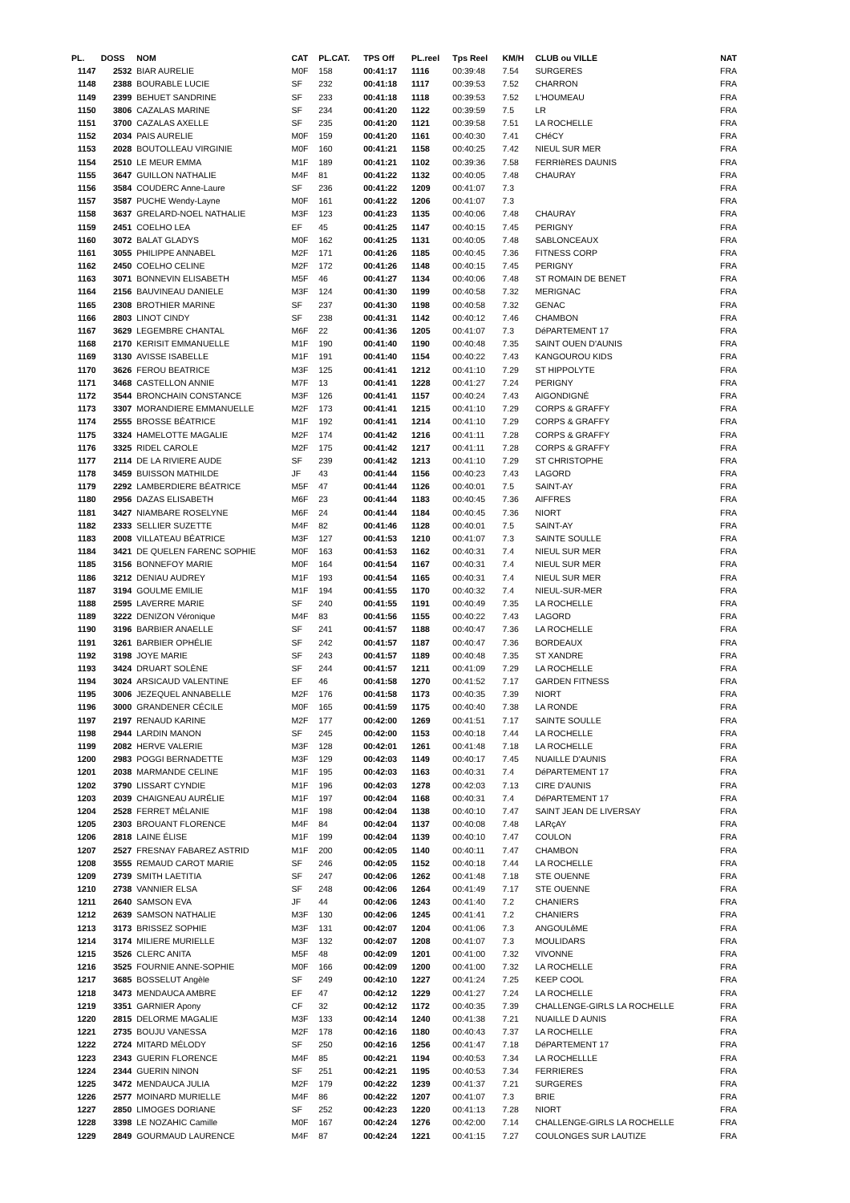| PL. | DOSS | NOM | CAT | PL.CAT. | TPS Off | PL.reel | Tps Reel | KM/H | CLUB ou VILLE | NAT |
| --- | --- | --- | --- | --- | --- | --- | --- | --- | --- | --- |
| 1147 | 2532 | BIAR AURELIE | M0F | 158 | 00:41:17 | 1116 | 00:39:48 | 7.54 | SURGERES | FRA |
| 1148 | 2388 | BOURABLE LUCIE | SF | 232 | 00:41:18 | 1117 | 00:39:53 | 7.52 | CHARRON | FRA |
| 1149 | 2399 | BEHUET SANDRINE | SF | 233 | 00:41:18 | 1118 | 00:39:53 | 7.52 | L'HOUMEAU | FRA |
| 1150 | 3806 | CAZALAS MARINE | SF | 234 | 00:41:20 | 1122 | 00:39:59 | 7.5 | LR | FRA |
| 1151 | 3700 | CAZALAS AXELLE | SF | 235 | 00:41:20 | 1121 | 00:39:58 | 7.51 | LA ROCHELLE | FRA |
| 1152 | 2034 | PAIS AURELIE | M0F | 159 | 00:41:20 | 1161 | 00:40:30 | 7.41 | CHéCY | FRA |
| 1153 | 2028 | BOUTOLLEAU VIRGINIE | M0F | 160 | 00:41:21 | 1158 | 00:40:25 | 7.42 | NIEUL SUR MER | FRA |
| 1154 | 2510 | LE MEUR EMMA | M1F | 189 | 00:41:21 | 1102 | 00:39:36 | 7.58 | FERRIèRES DAUNIS | FRA |
| 1155 | 3647 | GUILLON NATHALIE | M4F | 81 | 00:41:22 | 1132 | 00:40:05 | 7.48 | CHAURAY | FRA |
| 1156 | 3584 | COUDERC Anne-Laure | SF | 236 | 00:41:22 | 1209 | 00:41:07 | 7.3 | | FRA |
| 1157 | 3587 | PUCHE Wendy-Layne | M0F | 161 | 00:41:22 | 1206 | 00:41:07 | 7.3 | | FRA |
| 1158 | 3637 | GRELARD-NOEL NATHALIE | M3F | 123 | 00:41:23 | 1135 | 00:40:06 | 7.48 | CHAURAY | FRA |
| 1159 | 2451 | COELHO LEA | EF | 45 | 00:41:25 | 1147 | 00:40:15 | 7.45 | PERIGNY | FRA |
| 1160 | 3072 | BALAT GLADYS | M0F | 162 | 00:41:25 | 1131 | 00:40:05 | 7.48 | SABLONCEAUX | FRA |
| 1161 | 3055 | PHILIPPE ANNABEL | M2F | 171 | 00:41:26 | 1185 | 00:40:45 | 7.36 | FITNESS CORP | FRA |
| 1162 | 2450 | COELHO CELINE | M2F | 172 | 00:41:26 | 1148 | 00:40:15 | 7.45 | PERIGNY | FRA |
| 1163 | 3071 | BONNEVIN ELISABETH | M5F | 46 | 00:41:27 | 1134 | 00:40:06 | 7.48 | ST ROMAIN DE BENET | FRA |
| 1164 | 2156 | BAUVINEAU DANIELE | M3F | 124 | 00:41:30 | 1199 | 00:40:58 | 7.32 | MERIGNAC | FRA |
| 1165 | 2308 | BROTHIER MARINE | SF | 237 | 00:41:30 | 1198 | 00:40:58 | 7.32 | GENAC | FRA |
| 1166 | 2803 | LINOT CINDY | SF | 238 | 00:41:31 | 1142 | 00:40:12 | 7.46 | CHAMBON | FRA |
| 1167 | 3629 | LEGEMBRE CHANTAL | M6F | 22 | 00:41:36 | 1205 | 00:41:07 | 7.3 | DéPARTEMENT 17 | FRA |
| 1168 | 2170 | KERISIT EMMANUELLE | M1F | 190 | 00:41:40 | 1190 | 00:40:48 | 7.35 | SAINT OUEN D'AUNIS | FRA |
| 1169 | 3130 | AVISSE ISABELLE | M1F | 191 | 00:41:40 | 1154 | 00:40:22 | 7.43 | KANGOUROU KIDS | FRA |
| 1170 | 3626 | FEROU BEATRICE | M3F | 125 | 00:41:41 | 1212 | 00:41:10 | 7.29 | ST HIPPOLYTE | FRA |
| 1171 | 3468 | CASTELLON ANNIE | M7F | 13 | 00:41:41 | 1228 | 00:41:27 | 7.24 | PERIGNY | FRA |
| 1172 | 3544 | BRONCHAIN CONSTANCE | M3F | 126 | 00:41:41 | 1157 | 00:40:24 | 7.43 | AIGONDIGNÉ | FRA |
| 1173 | 3307 | MORANDIERE EMMANUELLE | M2F | 173 | 00:41:41 | 1215 | 00:41:10 | 7.29 | CORPS & GRAFFY | FRA |
| 1174 | 2555 | BROSSE BÉATRICE | M1F | 192 | 00:41:41 | 1214 | 00:41:10 | 7.29 | CORPS & GRAFFY | FRA |
| 1175 | 3324 | HAMELOTTE MAGALIE | M2F | 174 | 00:41:42 | 1216 | 00:41:11 | 7.28 | CORPS & GRAFFY | FRA |
| 1176 | 3325 | RIDEL CAROLE | M2F | 175 | 00:41:42 | 1217 | 00:41:11 | 7.28 | CORPS & GRAFFY | FRA |
| 1177 | 2114 | DE LA RIVIERE AUDE | SF | 239 | 00:41:42 | 1213 | 00:41:10 | 7.29 | ST CHRISTOPHE | FRA |
| 1178 | 3459 | BUISSON MATHILDE | JF | 43 | 00:41:44 | 1156 | 00:40:23 | 7.43 | LAGORD | FRA |
| 1179 | 2292 | LAMBERDIERE BÉATRICE | M5F | 47 | 00:41:44 | 1126 | 00:40:01 | 7.5 | SAINT-AY | FRA |
| 1180 | 2956 | DAZAS ELISABETH | M6F | 23 | 00:41:44 | 1183 | 00:40:45 | 7.36 | AIFFRES | FRA |
| 1181 | 3427 | NIAMBARE ROSELYNE | M6F | 24 | 00:41:44 | 1184 | 00:40:45 | 7.36 | NIORT | FRA |
| 1182 | 2333 | SELLIER SUZETTE | M4F | 82 | 00:41:46 | 1128 | 00:40:01 | 7.5 | SAINT-AY | FRA |
| 1183 | 2008 | VILLATEAU BÉATRICE | M3F | 127 | 00:41:53 | 1210 | 00:41:07 | 7.3 | SAINTE SOULLE | FRA |
| 1184 | 3421 | DE QUELEN FARENC SOPHIE | M0F | 163 | 00:41:53 | 1162 | 00:40:31 | 7.4 | NIEUL SUR MER | FRA |
| 1185 | 3156 | BONNEFOY MARIE | M0F | 164 | 00:41:54 | 1167 | 00:40:31 | 7.4 | NIEUL SUR MER | FRA |
| 1186 | 3212 | DENIAU AUDREY | M1F | 193 | 00:41:54 | 1165 | 00:40:31 | 7.4 | NIEUL SUR MER | FRA |
| 1187 | 3194 | GOULME EMILIE | M1F | 194 | 00:41:55 | 1170 | 00:40:32 | 7.4 | NIEUL-SUR-MER | FRA |
| 1188 | 2595 | LAVERRE MARIE | SF | 240 | 00:41:55 | 1191 | 00:40:49 | 7.35 | LA ROCHELLE | FRA |
| 1189 | 3222 | DENIZON Véronique | M4F | 83 | 00:41:56 | 1155 | 00:40:22 | 7.43 | LAGORD | FRA |
| 1190 | 3196 | BARBIER ANAELLE | SF | 241 | 00:41:57 | 1188 | 00:40:47 | 7.36 | LA ROCHELLE | FRA |
| 1191 | 3261 | BARBIER OPHÉLIE | SF | 242 | 00:41:57 | 1187 | 00:40:47 | 7.36 | BORDEAUX | FRA |
| 1192 | 3198 | JOYE MARIE | SF | 243 | 00:41:57 | 1189 | 00:40:48 | 7.35 | ST XANDRE | FRA |
| 1193 | 3424 | DRUART SOLÈNE | SF | 244 | 00:41:57 | 1211 | 00:41:09 | 7.29 | LA ROCHELLE | FRA |
| 1194 | 3024 | ARSICAUD VALENTINE | EF | 46 | 00:41:58 | 1270 | 00:41:52 | 7.17 | GARDEN FITNESS | FRA |
| 1195 | 3006 | JEZEQUEL ANNABELLE | M2F | 176 | 00:41:58 | 1173 | 00:40:35 | 7.39 | NIORT | FRA |
| 1196 | 3000 | GRANDENER CÉCILE | M0F | 165 | 00:41:59 | 1175 | 00:40:40 | 7.38 | LA RONDE | FRA |
| 1197 | 2197 | RENAUD KARINE | M2F | 177 | 00:42:00 | 1269 | 00:41:51 | 7.17 | SAINTE SOULLE | FRA |
| 1198 | 2944 | LARDIN MANON | SF | 245 | 00:42:00 | 1153 | 00:40:18 | 7.44 | LA ROCHELLE | FRA |
| 1199 | 2082 | HERVE VALERIE | M3F | 128 | 00:42:01 | 1261 | 00:41:48 | 7.18 | LA ROCHELLE | FRA |
| 1200 | 2983 | POGGI BERNADETTE | M3F | 129 | 00:42:03 | 1149 | 00:40:17 | 7.45 | NUAILLE D'AUNIS | FRA |
| 1201 | 2038 | MARMANDE CELINE | M1F | 195 | 00:42:03 | 1163 | 00:40:31 | 7.4 | DéPARTEMENT 17 | FRA |
| 1202 | 3790 | LISSART CYNDIE | M1F | 196 | 00:42:03 | 1278 | 00:42:03 | 7.13 | CIRE D'AUNIS | FRA |
| 1203 | 2039 | CHAIGNEAU AURÉLIE | M1F | 197 | 00:42:04 | 1168 | 00:40:31 | 7.4 | DéPARTEMENT 17 | FRA |
| 1204 | 2528 | FERRET MÉLANIE | M1F | 198 | 00:42:04 | 1138 | 00:40:10 | 7.47 | SAINT JEAN DE LIVERSAY | FRA |
| 1205 | 2303 | BROUANT FLORENCE | M4F | 84 | 00:42:04 | 1137 | 00:40:08 | 7.48 | LARçAY | FRA |
| 1206 | 2818 | LAINE ÉLISE | M1F | 199 | 00:42:04 | 1139 | 00:40:10 | 7.47 | COULON | FRA |
| 1207 | 2527 | FRESNAY FABAREZ ASTRID | M1F | 200 | 00:42:05 | 1140 | 00:40:11 | 7.47 | CHAMBON | FRA |
| 1208 | 3555 | REMAUD CAROT MARIE | SF | 246 | 00:42:05 | 1152 | 00:40:18 | 7.44 | LA ROCHELLE | FRA |
| 1209 | 2739 | SMITH LAETITIA | SF | 247 | 00:42:06 | 1262 | 00:41:48 | 7.18 | STE OUENNE | FRA |
| 1210 | 2738 | VANNIER ELSA | SF | 248 | 00:42:06 | 1264 | 00:41:49 | 7.17 | STE OUENNE | FRA |
| 1211 | 2640 | SAMSON EVA | JF | 44 | 00:42:06 | 1243 | 00:41:40 | 7.2 | CHANIERS | FRA |
| 1212 | 2639 | SAMSON NATHALIE | M3F | 130 | 00:42:06 | 1245 | 00:41:41 | 7.2 | CHANIERS | FRA |
| 1213 | 3173 | BRISSEZ SOPHIE | M3F | 131 | 00:42:07 | 1204 | 00:41:06 | 7.3 | ANGOULêME | FRA |
| 1214 | 3174 | MILIERE MURIELLE | M3F | 132 | 00:42:07 | 1208 | 00:41:07 | 7.3 | MOULIDARS | FRA |
| 1215 | 3526 | CLERC ANITA | M5F | 48 | 00:42:09 | 1201 | 00:41:00 | 7.32 | VIVONNE | FRA |
| 1216 | 3525 | FOURNIE ANNE-SOPHIE | M0F | 166 | 00:42:09 | 1200 | 00:41:00 | 7.32 | LA ROCHELLE | FRA |
| 1217 | 3685 | BOSSELUT Angèle | SF | 249 | 00:42:10 | 1227 | 00:41:24 | 7.25 | KEEP COOL | FRA |
| 1218 | 3473 | MENDAUCA AMBRE | EF | 47 | 00:42:12 | 1229 | 00:41:27 | 7.24 | LA ROCHELLE | FRA |
| 1219 | 3351 | GARNIER Apony | CF | 32 | 00:42:12 | 1172 | 00:40:35 | 7.39 | CHALLENGE-GIRLS LA ROCHELLE | FRA |
| 1220 | 2815 | DELORME MAGALIE | M3F | 133 | 00:42:14 | 1240 | 00:41:38 | 7.21 | NUAILLE D AUNIS | FRA |
| 1221 | 2735 | BOUJU VANESSA | M2F | 178 | 00:42:16 | 1180 | 00:40:43 | 7.37 | LA ROCHELLE | FRA |
| 1222 | 2724 | MITARD MÉLODY | SF | 250 | 00:42:16 | 1256 | 00:41:47 | 7.18 | DéPARTEMENT 17 | FRA |
| 1223 | 2343 | GUERIN FLORENCE | M4F | 85 | 00:42:21 | 1194 | 00:40:53 | 7.34 | LA ROCHELLLE | FRA |
| 1224 | 2344 | GUERIN NINON | SF | 251 | 00:42:21 | 1195 | 00:40:53 | 7.34 | FERRIERES | FRA |
| 1225 | 3472 | MENDAUCA JULIA | M2F | 179 | 00:42:22 | 1239 | 00:41:37 | 7.21 | SURGERES | FRA |
| 1226 | 2577 | MOINARD MURIELLE | M4F | 86 | 00:42:22 | 1207 | 00:41:07 | 7.3 | BRIE | FRA |
| 1227 | 2850 | LIMOGES DORIANE | SF | 252 | 00:42:23 | 1220 | 00:41:13 | 7.28 | NIORT | FRA |
| 1228 | 3398 | LE NOZAHIC Camille | M0F | 167 | 00:42:24 | 1276 | 00:42:00 | 7.14 | CHALLENGE-GIRLS LA ROCHELLE | FRA |
| 1229 | 2849 | GOURMAUD LAURENCE | M4F | 87 | 00:42:24 | 1221 | 00:41:15 | 7.27 | COULONGES SUR LAUTIZE | FRA |